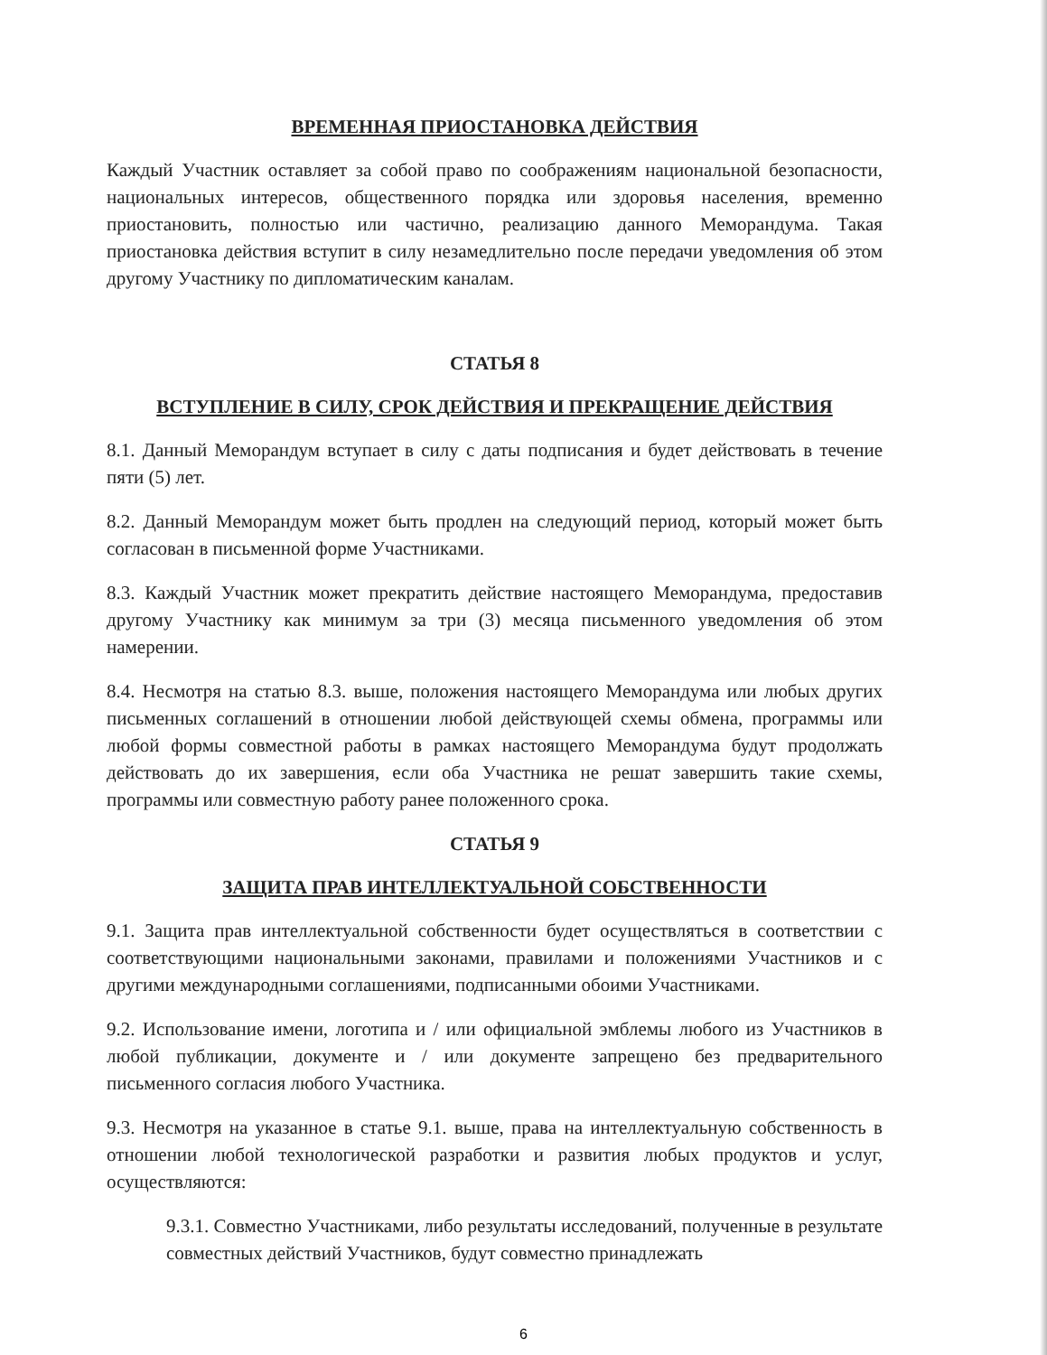ВРЕМЕННАЯ ПРИОСТАНОВКА ДЕЙСТВИЯ
Каждый Участник оставляет за собой право по соображениям национальной безопасности, национальных интересов, общественного порядка или здоровья населения, временно приостановить, полностью или частично, реализацию данного Меморандума. Такая приостановка действия вступит в силу незамедлительно после передачи уведомления об этом другому Участнику по дипломатическим каналам.
СТАТЬЯ 8
ВСТУПЛЕНИЕ В СИЛУ, СРОК ДЕЙСТВИЯ И ПРЕКРАЩЕНИЕ ДЕЙСТВИЯ
8.1. Данный Меморандум вступает в силу с даты подписания и будет действовать в течение пяти (5) лет.
8.2. Данный Меморандум может быть продлен на следующий период, который может быть согласован в письменной форме Участниками.
8.3. Каждый Участник может прекратить действие настоящего Меморандума, предоставив другому Участнику как минимум за три (3) месяца письменного уведомления об этом намерении.
8.4. Несмотря на статью 8.3. выше, положения настоящего Меморандума или любых других письменных соглашений в отношении любой действующей схемы обмена, программы или любой формы совместной работы в рамках настоящего Меморандума будут продолжать действовать до их завершения, если оба Участника не решат завершить такие схемы, программы или совместную работу ранее положенного срока.
СТАТЬЯ 9
ЗАЩИТА ПРАВ ИНТЕЛЛЕКТУАЛЬНОЙ СОБСТВЕННОСТИ
9.1. Защита прав интеллектуальной собственности будет осуществляться в соответствии с соответствующими национальными законами, правилами и положениями Участников и с другими международными соглашениями, подписанными обоими Участниками.
9.2. Использование имени, логотипа и / или официальной эмблемы любого из Участников в любой публикации, документе и / или документе запрещено без предварительного письменного согласия любого Участника.
9.3. Несмотря на указанное в статье 9.1. выше, права на интеллектуальную собственность в отношении любой технологической разработки и развития любых продуктов и услуг, осуществляются:
9.3.1. Совместно Участниками, либо результаты исследований, полученные в результате совместных действий Участников, будут совместно принадлежать
6